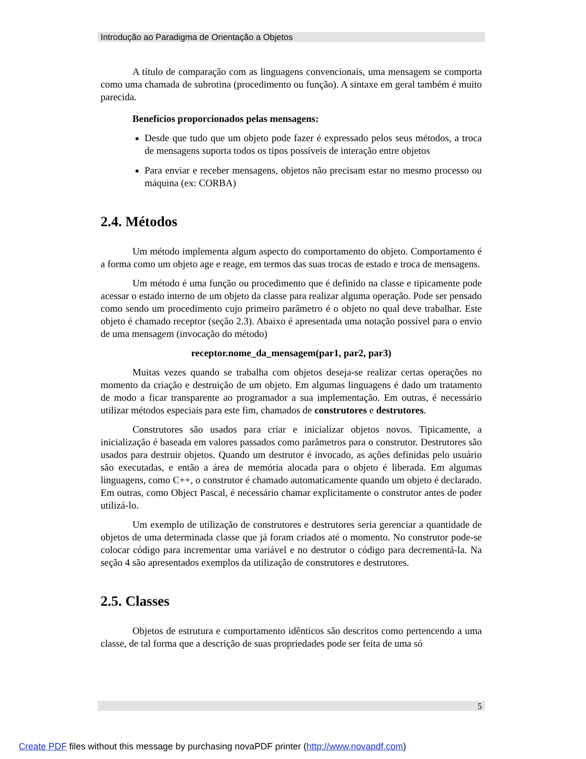Introdução ao Paradigma de Orientação a Objetos
A título de comparação com as linguagens convencionais, uma mensagem se comporta como uma chamada de subrotina (procedimento ou função). A sintaxe em geral também é muito parecida.
Benefícios proporcionados pelas mensagens:
Desde que tudo que um objeto pode fazer é expressado pelos seus métodos, a troca de mensagens suporta todos os tipos possíveis de interação entre objetos
Para enviar e receber mensagens, objetos não precisam estar no mesmo processo ou máquina (ex: CORBA)
2.4. Métodos
Um método implementa algum aspecto do comportamento do objeto. Comportamento é a forma como um objeto age e reage, em termos das suas trocas de estado e troca de mensagens.
Um método é uma função ou procedimento que é definido na classe e tipicamente pode acessar o estado interno de um objeto da classe para realizar alguma operação. Pode ser pensado como sendo um procedimento cujo primeiro parâmetro é o objeto no qual deve trabalhar. Este objeto é chamado receptor (seção 2.3). Abaixo é apresentada uma notação possível para o envio de uma mensagem (invocação do método)
receptor.nome_da_mensagem(par1, par2, par3)
Muitas vezes quando se trabalha com objetos deseja-se realizar certas operações no momento da criação e destruição de um objeto. Em algumas linguagens é dado um tratamento de modo a ficar transparente ao programador a sua implementação. Em outras, é necessário utilizar métodos especiais para este fim, chamados de construtores e destrutores.
Construtores são usados para criar e inicializar objetos novos. Tipicamente, a inicialização é baseada em valores passados como parâmetros para o construtor. Destrutores são usados para destruir objetos. Quando um destrutor é invocado, as ações definidas pelo usuário são executadas, e então a área de memória alocada para o objeto é liberada. Em algumas linguagens, como C++, o construtor é chamado automaticamente quando um objeto é declarado. Em outras, como Object Pascal, é necessário chamar explicitamente o construtor antes de poder utilizá-lo.
Um exemplo de utilização de construtores e destrutores seria gerenciar a quantidade de objetos de uma determinada classe que já foram criados até o momento. No construtor pode-se colocar código para incrementar uma variável e no destrutor o código para decrementá-la. Na seção 4 são apresentados exemplos da utilização de construtores e destrutores.
2.5. Classes
Objetos de estrutura e comportamento idênticos são descritos como pertencendo a uma classe, de tal forma que a descrição de suas propriedades pode ser feita de uma só
5
Create PDF files without this message by purchasing novaPDF printer (http://www.novapdf.com)